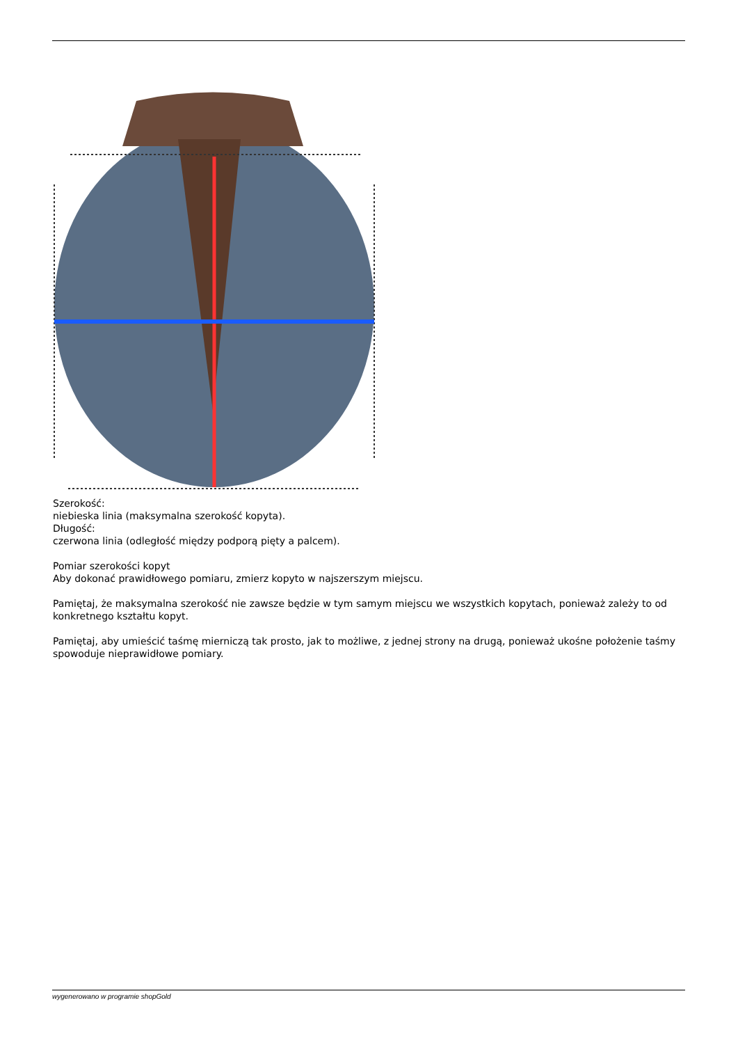Szerokość:
niebieska linia (maksymalna szerokość kopyta).
Długość:
czerwona linia (odległość między podporą pięty a palcem).
Pomiar szerokości kopyt
Aby dokonać prawidłowego pomiaru, zmierz kopyto w najszerszym miejscu.
Pamiętaj, że maksymalna szerokość nie zawsze będzie w tym samym miejscu we wszystkich kopytach, ponieważ zależy to od konkretnego kształtu kopyt.
Pamiętaj, aby umieścić taśmę mierniczą tak prosto, jak to możliwe, z jednej strony na drugą, ponieważ ukośne położenie taśmy spowoduje nieprawidłowe pomiary.
wygenerowano w programie shopGold